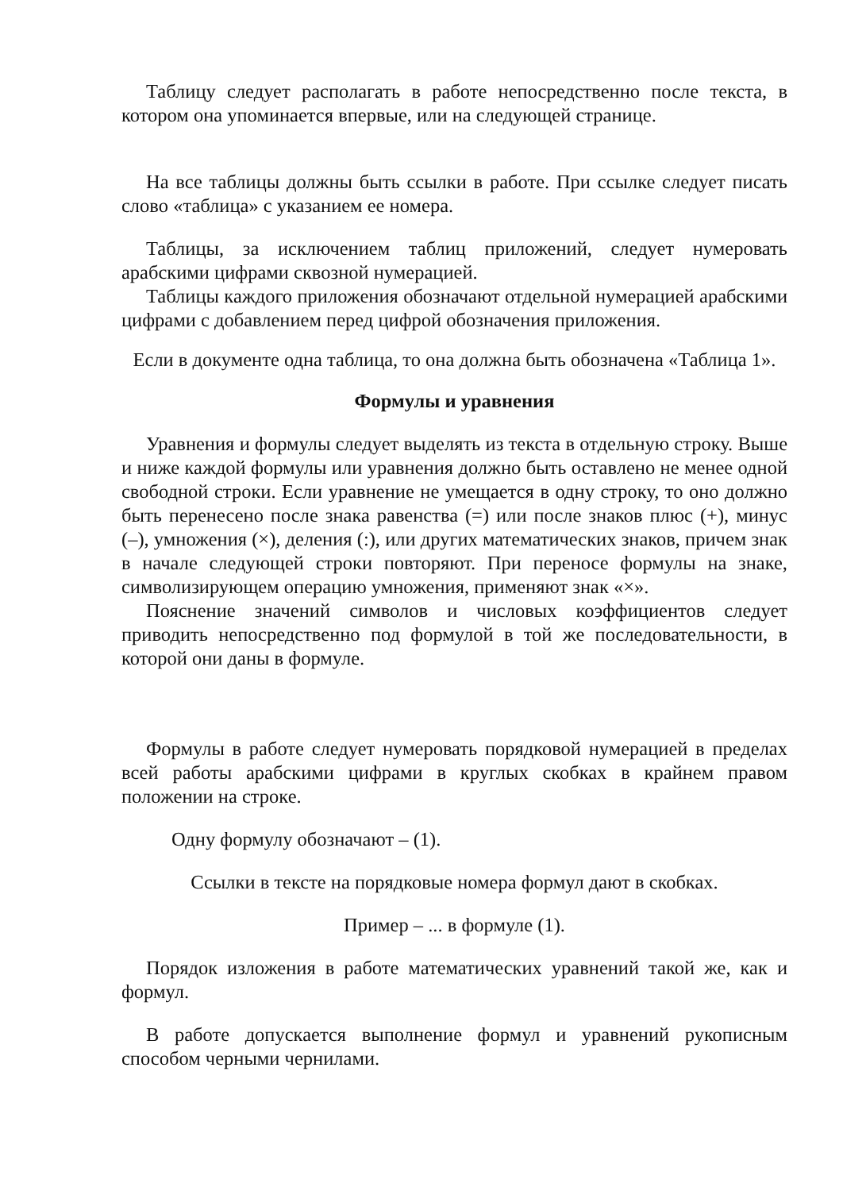Таблицу следует располагать в работе непосредственно после текста, в котором она упоминается впервые, или на следующей странице.
На все таблицы должны быть ссылки в работе. При ссылке следует писать слово «таблица» с указанием ее номера.
Таблицы, за исключением таблиц приложений, следует нумеровать арабскими цифрами сквозной нумерацией.
Таблицы каждого приложения обозначают отдельной нумерацией арабскими цифрами с добавлением перед цифрой обозначения приложения.
Если в документе одна таблица, то она должна быть обозначена «Таблица 1».
Формулы и уравнения
Уравнения и формулы следует выделять из текста в отдельную строку. Выше и ниже каждой формулы или уравнения должно быть оставлено не менее одной свободной строки. Если уравнение не умещается в одну строку, то оно должно быть перенесено после знака равенства (=) или после знаков плюс (+), минус (–), умножения (×), деления (:), или других математических знаков, причем знак в начале следующей строки повторяют. При переносе формулы на знаке, символизирующем операцию умножения, применяют знак «×».
Пояснение значений символов и числовых коэффициентов следует приводить непосредственно под формулой в той же последовательности, в которой они даны в формуле.
Формулы в работе следует нумеровать порядковой нумерацией в пределах всей работы арабскими цифрами в круглых скобках в крайнем правом положении на строке.
Одну формулу обозначают – (1).
Ссылки в тексте на порядковые номера формул дают в скобках.
Пример – ... в формуле (1).
Порядок изложения в работе математических уравнений такой же, как и формул.
В работе допускается выполнение формул и уравнений рукописным способом черными чернилами.